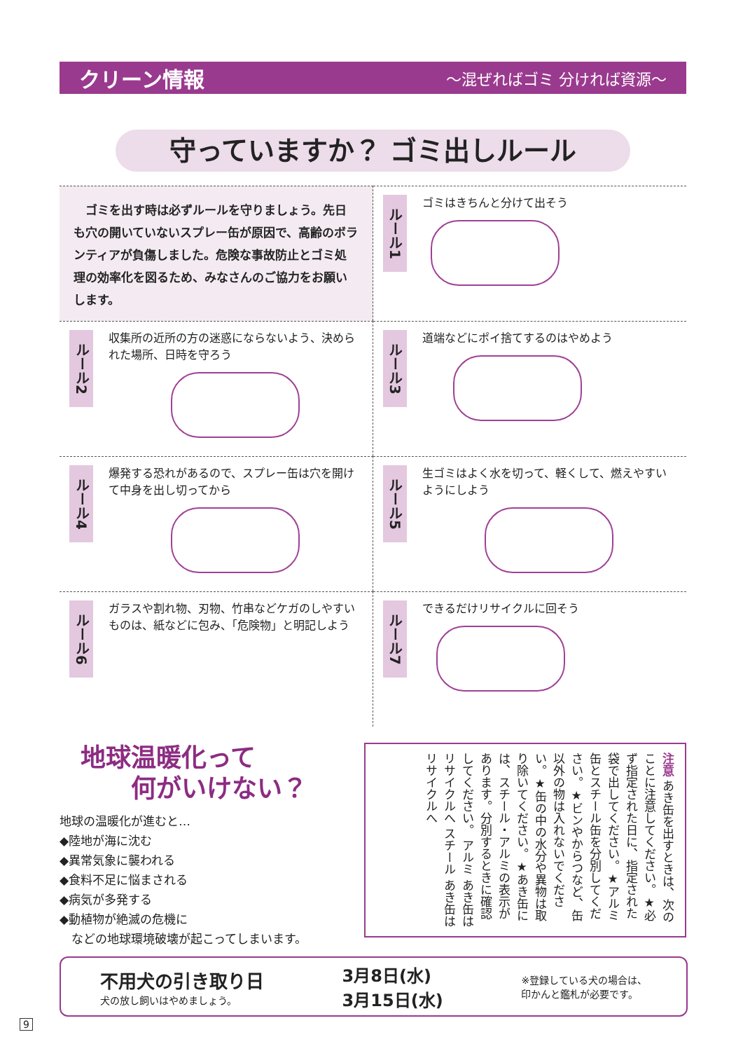クリーン情報 〜混ぜればゴミ 分ければ資源〜
守っていますか？ ゴミ出しルール
　ゴミを出す時は必ずルールを守りましょう。先日も穴の開いていないスプレー缶が原因で、高齢のボランティアが負傷しました。危険な事故防止とゴミ処理の効率化を図るため、みなさんのご協力をお願いします。
ルール1
ゴミはきちんと分けて出そう
ルール2
収集所の近所の方の迷惑にならないよう、決められた場所、日時を守ろう
ルール3
道端などにポイ捨てするのはやめよう
ルール4
爆発する恐れがあるので、スプレー缶は穴を開けて中身を出し切ってから
ルール5
生ゴミはよく水を切って、軽くして、燃えやすいようにしよう
ルール6
ガラスや割れ物、刃物、竹串などケガのしやすいものは、紙などに包み、「危険物」と明記しよう
ルール7
できるだけリサイクルに回そう
地球温暖化って
　　何がいけない？
地球の温暖化が進むと…
◆陸地が海に沈む
◆異常気象に襲われる
◆食料不足に悩まされる
◆病気が多発する
◆動植物が絶滅の危機に
　などの地球環境破壊が起こってしまいます。
注意 あき缶を出すときは、次のことに注意してください。★必ず指定された日に、指定された袋で出してください。★アルミ缶とスチール缶を分別してください。★ビンやからつなど、缶以外の物は入れないでください。★缶の中の水分や異物は取り除いてください。★あき缶には、スチール・アルミの表示があります。分別するときに確認してください。 アルミ あき缶はリサイクルへ スチール あき缶はリサイクルへ
不用犬の引き取り日
犬の放し飼いはやめましょう。
3月8日(水)
3月15日(水)
※登録している犬の場合は、
印かんと鑑札が必要です。
9